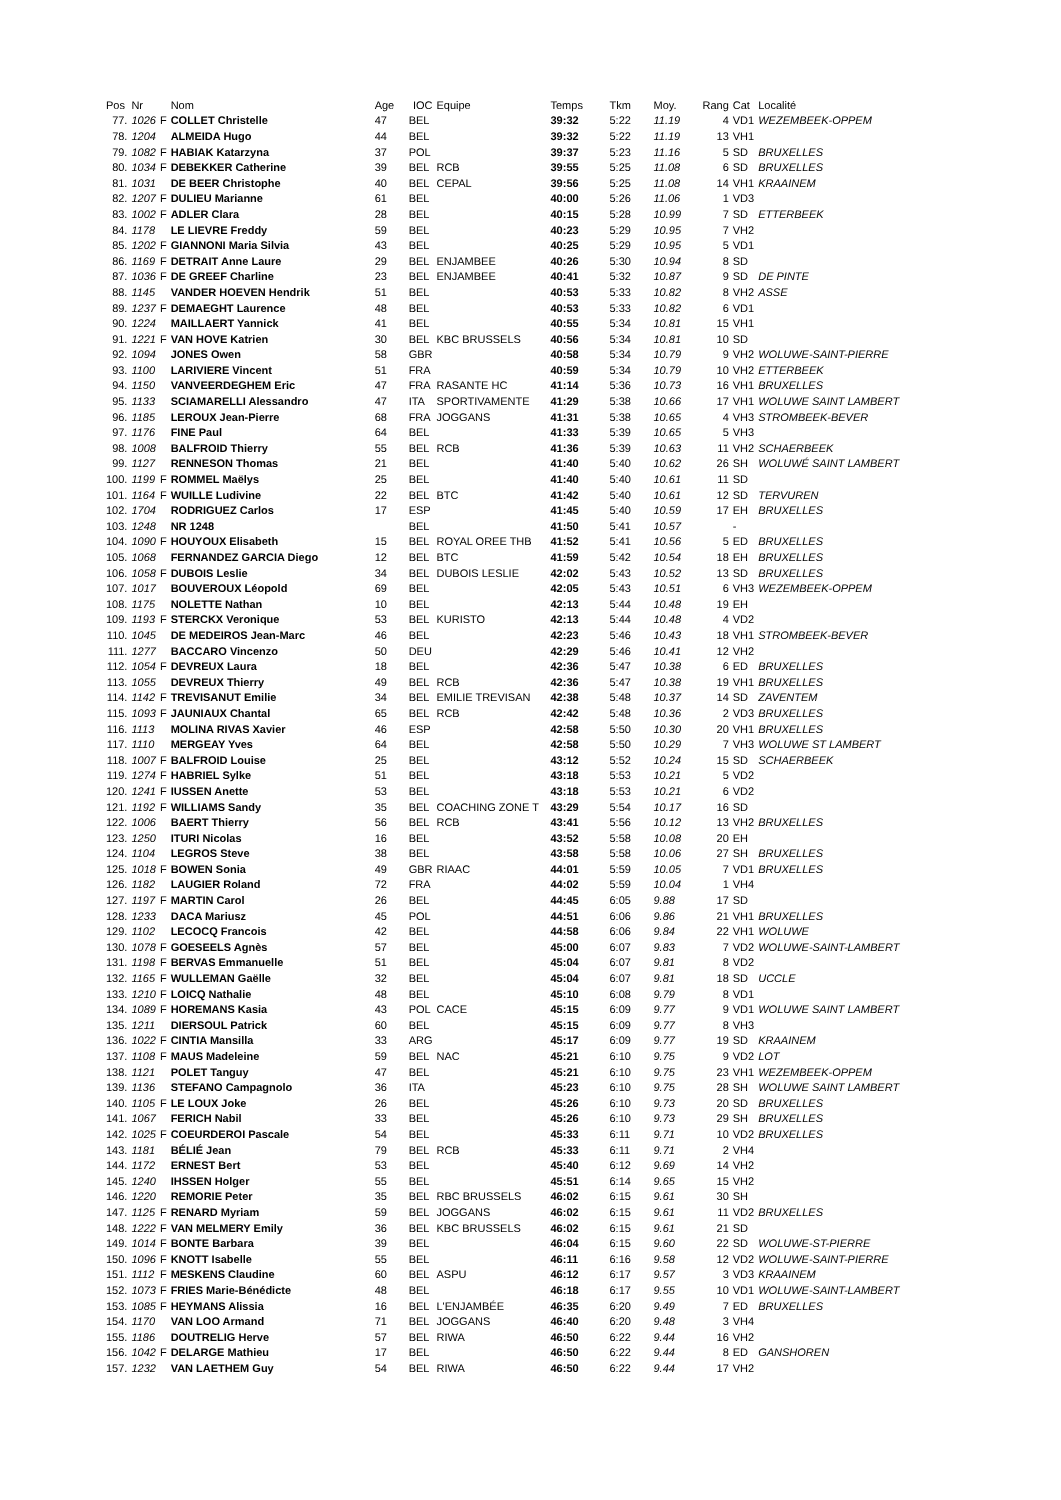| Pos | Nr | | Nom | Age | IOC | Equipe | Temps | Tkm | Moy. | Rang | Cat | Localité |
| --- | --- | --- | --- | --- | --- | --- | --- | --- | --- | --- | --- | --- |
| 77. | 1026 | F | COLLET Christelle | 47 | BEL | | 39:32 | 5:22 | 11.19 | 4 | VD1 | WEZEMBEEK-OPPEM |
| 78. | 1204 | | ALMEIDA Hugo | 44 | BEL | | 39:32 | 5:22 | 11.19 | 13 | VH1 | |
| 79. | 1082 | F | HABIAK Katarzyna | 37 | POL | | 39:37 | 5:23 | 11.16 | 5 | SD | BRUXELLES |
| 80. | 1034 | F | DEBEKKER Catherine | 39 | BEL | RCB | 39:55 | 5:25 | 11.08 | 6 | SD | BRUXELLES |
| 81. | 1031 | | DE BEER Christophe | 40 | BEL | CEPAL | 39:56 | 5:25 | 11.08 | 14 | VH1 | KRAAINEM |
| 82. | 1207 | F | DULIEU Marianne | 61 | BEL | | 40:00 | 5:26 | 11.06 | 1 | VD3 | |
| 83. | 1002 | F | ADLER Clara | 28 | BEL | | 40:15 | 5:28 | 10.99 | 7 | SD | ETTERBEEK |
| 84. | 1178 | | LE LIEVRE Freddy | 59 | BEL | | 40:23 | 5:29 | 10.95 | 7 | VH2 | |
| 85. | 1202 | F | GIANNONI Maria Silvia | 43 | BEL | | 40:25 | 5:29 | 10.95 | 5 | VD1 | |
| 86. | 1169 | F | DETRAIT Anne Laure | 29 | BEL | ENJAMBEE | 40:26 | 5:30 | 10.94 | 8 | SD | |
| 87. | 1036 | F | DE GREEF Charline | 23 | BEL | ENJAMBEE | 40:41 | 5:32 | 10.87 | 9 | SD | DE PINTE |
| 88. | 1145 | | VANDER HOEVEN Hendrik | 51 | BEL | | 40:53 | 5:33 | 10.82 | 8 | VH2 | ASSE |
| 89. | 1237 | F | DEMAEGHT Laurence | 48 | BEL | | 40:53 | 5:33 | 10.82 | 6 | VD1 | |
| 90. | 1224 | | MAILLAERT Yannick | 41 | BEL | | 40:55 | 5:34 | 10.81 | 15 | VH1 | |
| 91. | 1221 | F | VAN HOVE Katrien | 30 | BEL | KBC BRUSSELS | 40:56 | 5:34 | 10.81 | 10 | SD | |
| 92. | 1094 | | JONES Owen | 58 | GBR | | 40:58 | 5:34 | 10.79 | 9 | VH2 | WOLUWE-SAINT-PIERRE |
| 93. | 1100 | | LARIVIERE Vincent | 51 | FRA | | 40:59 | 5:34 | 10.79 | 10 | VH2 | ETTERBEEK |
| 94. | 1150 | | VANVEERDEGHEM Eric | 47 | FRA | RASANTE HC | 41:14 | 5:36 | 10.73 | 16 | VH1 | BRUXELLES |
| 95. | 1133 | | SCIAMARELLI Alessandro | 47 | ITA | SPORTIVAMENTE | 41:29 | 5:38 | 10.66 | 17 | VH1 | WOLUWE SAINT LAMBERT |
| 96. | 1185 | | LEROUX Jean-Pierre | 68 | FRA | JOGGANS | 41:31 | 5:38 | 10.65 | 4 | VH3 | STROMBEEK-BEVER |
| 97. | 1176 | | FINE Paul | 64 | BEL | | 41:33 | 5:39 | 10.65 | 5 | VH3 | |
| 98. | 1008 | | BALFROID Thierry | 55 | BEL | RCB | 41:36 | 5:39 | 10.63 | 11 | VH2 | SCHAERBEEK |
| 99. | 1127 | | RENNESON Thomas | 21 | BEL | | 41:40 | 5:40 | 10.62 | 26 | SH | WOLUWÉ SAINT LAMBERT |
| 100. | 1199 | F | ROMMEL Maëlys | 25 | BEL | | 41:40 | 5:40 | 10.61 | 11 | SD | |
| 101. | 1164 | F | WUILLE Ludivine | 22 | BEL | BTC | 41:42 | 5:40 | 10.61 | 12 | SD | TERVUREN |
| 102. | 1704 | | RODRIGUEZ Carlos | 17 | ESP | | 41:45 | 5:40 | 10.59 | 17 | EH | BRUXELLES |
| 103. | 1248 | | NR 1248 | | BEL | | 41:50 | 5:41 | 10.57 | | - | |
| 104. | 1090 | F | HOUYOUX Elisabeth | 15 | BEL | ROYAL OREE THB | 41:52 | 5:41 | 10.56 | 5 | ED | BRUXELLES |
| 105. | 1068 | | FERNANDEZ GARCIA Diego | 12 | BEL | BTC | 41:59 | 5:42 | 10.54 | 18 | EH | BRUXELLES |
| 106. | 1058 | F | DUBOIS Leslie | 34 | BEL | DUBOIS LESLIE | 42:02 | 5:43 | 10.52 | 13 | SD | BRUXELLES |
| 107. | 1017 | | BOUVEROUX Léopold | 69 | BEL | | 42:05 | 5:43 | 10.51 | 6 | VH3 | WEZEMBEEK-OPPEM |
| 108. | 1175 | | NOLETTE Nathan | 10 | BEL | | 42:13 | 5:44 | 10.48 | 19 | EH | |
| 109. | 1193 | F | STERCKX Veronique | 53 | BEL | KURISTO | 42:13 | 5:44 | 10.48 | 4 | VD2 | |
| 110. | 1045 | | DE MEDEIROS Jean-Marc | 46 | BEL | | 42:23 | 5:46 | 10.43 | 18 | VH1 | STROMBEEK-BEVER |
| 111. | 1277 | | BACCARO Vincenzo | 50 | DEU | | 42:29 | 5:46 | 10.41 | 12 | VH2 | |
| 112. | 1054 | F | DEVREUX Laura | 18 | BEL | | 42:36 | 5:47 | 10.38 | 6 | ED | BRUXELLES |
| 113. | 1055 | | DEVREUX Thierry | 49 | BEL | RCB | 42:36 | 5:47 | 10.38 | 19 | VH1 | BRUXELLES |
| 114. | 1142 | F | TREVISANUT Emilie | 34 | BEL | EMILIE TREVISAN | 42:38 | 5:48 | 10.37 | 14 | SD | ZAVENTEM |
| 115. | 1093 | F | JAUNIAUX Chantal | 65 | BEL | RCB | 42:42 | 5:48 | 10.36 | 2 | VD3 | BRUXELLES |
| 116. | 1113 | | MOLINA RIVAS Xavier | 46 | ESP | | 42:58 | 5:50 | 10.30 | 20 | VH1 | BRUXELLES |
| 117. | 1110 | | MERGEAY Yves | 64 | BEL | | 42:58 | 5:50 | 10.29 | 7 | VH3 | WOLUWE ST LAMBERT |
| 118. | 1007 | F | BALFROID Louise | 25 | BEL | | 43:12 | 5:52 | 10.24 | 15 | SD | SCHAERBEEK |
| 119. | 1274 | F | HABRIEL Sylke | 51 | BEL | | 43:18 | 5:53 | 10.21 | 5 | VD2 | |
| 120. | 1241 | F | IUSSEN Anette | 53 | BEL | | 43:18 | 5:53 | 10.21 | 6 | VD2 | |
| 121. | 1192 | F | WILLIAMS Sandy | 35 | BEL | COACHING ZONE T | 43:29 | 5:54 | 10.17 | 16 | SD | |
| 122. | 1006 | | BAERT Thierry | 56 | BEL | RCB | 43:41 | 5:56 | 10.12 | 13 | VH2 | BRUXELLES |
| 123. | 1250 | | ITURI Nicolas | 16 | BEL | | 43:52 | 5:58 | 10.08 | 20 | EH | |
| 124. | 1104 | | LEGROS Steve | 38 | BEL | | 43:58 | 5:58 | 10.06 | 27 | SH | BRUXELLES |
| 125. | 1018 | F | BOWEN Sonia | 49 | GBR | RIAAC | 44:01 | 5:59 | 10.05 | 7 | VD1 | BRUXELLES |
| 126. | 1182 | | LAUGIER Roland | 72 | FRA | | 44:02 | 5:59 | 10.04 | 1 | VH4 | |
| 127. | 1197 | F | MARTIN Carol | 26 | BEL | | 44:45 | 6:05 | 9.88 | 17 | SD | |
| 128. | 1233 | | DACA Mariusz | 45 | POL | | 44:51 | 6:06 | 9.86 | 21 | VH1 | BRUXELLES |
| 129. | 1102 | | LECOCQ Francois | 42 | BEL | | 44:58 | 6:06 | 9.84 | 22 | VH1 | WOLUWE |
| 130. | 1078 | F | GOESEELS Agnès | 57 | BEL | | 45:00 | 6:07 | 9.83 | 7 | VD2 | WOLUWE-SAINT-LAMBERT |
| 131. | 1198 | F | BERVAS Emmanuelle | 51 | BEL | | 45:04 | 6:07 | 9.81 | 8 | VD2 | |
| 132. | 1165 | F | WULLEMAN Gaëlle | 32 | BEL | | 45:04 | 6:07 | 9.81 | 18 | SD | UCCLE |
| 133. | 1210 | F | LOICQ Nathalie | 48 | BEL | | 45:10 | 6:08 | 9.79 | 8 | VD1 | |
| 134. | 1089 | F | HOREMANS Kasia | 43 | POL | CACE | 45:15 | 6:09 | 9.77 | 9 | VD1 | WOLUWE SAINT LAMBERT |
| 135. | 1211 | | DIERSOUL Patrick | 60 | BEL | | 45:15 | 6:09 | 9.77 | 8 | VH3 | |
| 136. | 1022 | F | CINTIA Mansilla | 33 | ARG | | 45:17 | 6:09 | 9.77 | 19 | SD | KRAAINEM |
| 137. | 1108 | F | MAUS Madeleine | 59 | BEL | NAC | 45:21 | 6:10 | 9.75 | 9 | VD2 | LOT |
| 138. | 1121 | | POLET Tanguy | 47 | BEL | | 45:21 | 6:10 | 9.75 | 23 | VH1 | WEZEMBEEK-OPPEM |
| 139. | 1136 | | STEFANO Campagnolo | 36 | ITA | | 45:23 | 6:10 | 9.75 | 28 | SH | WOLUWE SAINT LAMBERT |
| 140. | 1105 | F | LE LOUX Joke | 26 | BEL | | 45:26 | 6:10 | 9.73 | 20 | SD | BRUXELLES |
| 141. | 1067 | | FERICH Nabil | 33 | BEL | | 45:26 | 6:10 | 9.73 | 29 | SH | BRUXELLES |
| 142. | 1025 | F | COEURDEROI Pascale | 54 | BEL | | 45:33 | 6:11 | 9.71 | 10 | VD2 | BRUXELLES |
| 143. | 1181 | | BÉLIÉ Jean | 79 | BEL | RCB | 45:33 | 6:11 | 9.71 | 2 | VH4 | |
| 144. | 1172 | | ERNEST Bert | 53 | BEL | | 45:40 | 6:12 | 9.69 | 14 | VH2 | |
| 145. | 1240 | | IHSSEN Holger | 55 | BEL | | 45:51 | 6:14 | 9.65 | 15 | VH2 | |
| 146. | 1220 | | REMORIE Peter | 35 | BEL | RBC BRUSSELS | 46:02 | 6:15 | 9.61 | 30 | SH | |
| 147. | 1125 | F | RENARD Myriam | 59 | BEL | JOGGANS | 46:02 | 6:15 | 9.61 | 11 | VD2 | BRUXELLES |
| 148. | 1222 | F | VAN MELMERY Emily | 36 | BEL | KBC BRUSSELS | 46:02 | 6:15 | 9.61 | 21 | SD | |
| 149. | 1014 | F | BONTE Barbara | 39 | BEL | | 46:04 | 6:15 | 9.60 | 22 | SD | WOLUWE-ST-PIERRE |
| 150. | 1096 | F | KNOTT Isabelle | 55 | BEL | | 46:11 | 6:16 | 9.58 | 12 | VD2 | WOLUWE-SAINT-PIERRE |
| 151. | 1112 | F | MESKENS Claudine | 60 | BEL | ASPU | 46:12 | 6:17 | 9.57 | 3 | VD3 | KRAAINEM |
| 152. | 1073 | F | FRIES Marie-Bénédicte | 48 | BEL | | 46:18 | 6:17 | 9.55 | 10 | VD1 | WOLUWE-SAINT-LAMBERT |
| 153. | 1085 | F | HEYMANS Alissia | 16 | BEL | L'ENJAMBÉE | 46:35 | 6:20 | 9.49 | 7 | ED | BRUXELLES |
| 154. | 1170 | | VAN LOO Armand | 71 | BEL | JOGGANS | 46:40 | 6:20 | 9.48 | 3 | VH4 | |
| 155. | 1186 | | DOUTRELIG Herve | 57 | BEL | RIWA | 46:50 | 6:22 | 9.44 | 16 | VH2 | |
| 156. | 1042 | F | DELARGE Mathieu | 17 | BEL | | 46:50 | 6:22 | 9.44 | 8 | ED | GANSHOREN |
| 157. | 1232 | | VAN LAETHEM Guy | 54 | BEL | RIWA | 46:50 | 6:22 | 9.44 | 17 | VH2 | |